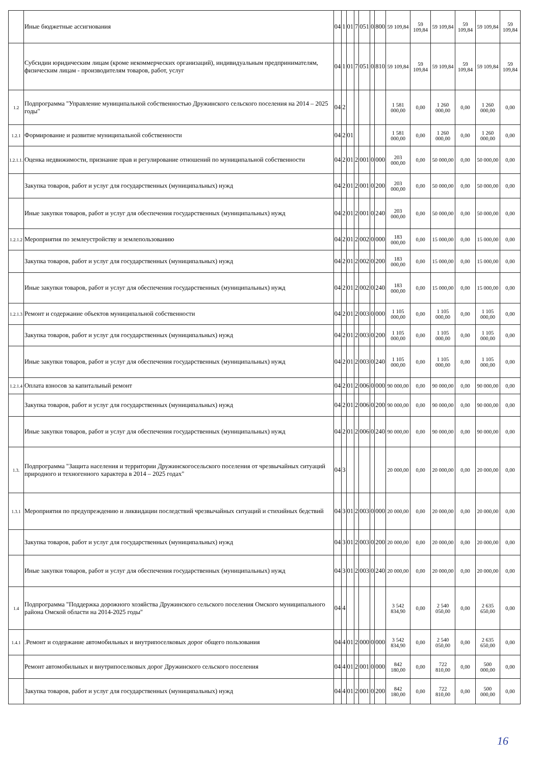| | Иные бюджетные ассигнования | 04 | 1 | 01 | 7 | 051 | 0 | 800 | 59 109,84 | 59 109,84 | 59 109,84 | 59 109,84 | 59 109,84 | 59 109,84 |
| | Субсидии юридическим лицам (кроме некоммерческих организаций), индивидуальным предпринимателям, физическим лицам - производителям товаров, работ, услуг | 04 | 1 | 01 | 7 | 051 | 0 | 810 | 59 109,84 | 59 109,84 | 59 109,84 | 59 109,84 | 59 109,84 | 59 109,84 |
| 1.2 | Подпрограмма "Управление муниципальной собственностью Дружинского сельского поселения на 2014 – 2025 годы" | 04 | 2 | | | | | | 1 581 000,00 | 0,00 | 1 260 000,00 | 0,00 | 1 260 000,00 | 0,00 |
| 1.2.1 | Формирование и развитие муниципальной собственности | 04 | 2 | 01 | | | | | 1 581 000,00 | 0,00 | 1 260 000,00 | 0,00 | 1 260 000,00 | 0,00 |
| 1.2.1.1. | Оценка недвижимости, признание прав и регулирование отношений по муниципальной собственности | 04 | 2 | 01 | 2 | 001 | 0 | 000 | 203 000,00 | 0,00 | 50 000,00 | 0,00 | 50 000,00 | 0,00 |
| | Закупка товаров, работ и услуг для государственных (муниципальных) нужд | 04 | 2 | 01 | 2 | 001 | 0 | 200 | 203 000,00 | 0,00 | 50 000,00 | 0,00 | 50 000,00 | 0,00 |
| | Иные закупки товаров, работ и услуг для обеспечения государственных (муниципальных) нужд | 04 | 2 | 01 | 2 | 001 | 0 | 240 | 203 000,00 | 0,00 | 50 000,00 | 0,00 | 50 000,00 | 0,00 |
| 1.2.1.2 | Мероприятия по землеустройству и землепользованию | 04 | 2 | 01 | 2 | 002 | 0 | 000 | 183 000,00 | 0,00 | 15 000,00 | 0,00 | 15 000,00 | 0,00 |
| | Закупка товаров, работ и услуг для государственных (муниципальных) нужд | 04 | 2 | 01 | 2 | 002 | 0 | 200 | 183 000,00 | 0,00 | 15 000,00 | 0,00 | 15 000,00 | 0,00 |
| | Иные закупки товаров, работ и услуг для обеспечения государственных (муниципальных) нужд | 04 | 2 | 01 | 2 | 002 | 0 | 240 | 183 000,00 | 0,00 | 15 000,00 | 0,00 | 15 000,00 | 0,00 |
| 1.2.1.3 | Ремонт и содержание объектов муниципальной собственности | 04 | 2 | 01 | 2 | 003 | 0 | 000 | 1 105 000,00 | 0,00 | 1 105 000,00 | 0,00 | 1 105 000,00 | 0,00 |
| | Закупка товаров, работ и услуг для государственных (муниципальных) нужд | 04 | 2 | 01 | 2 | 003 | 0 | 200 | 1 105 000,00 | 0,00 | 1 105 000,00 | 0,00 | 1 105 000,00 | 0,00 |
| | Иные закупки товаров, работ и услуг для обеспечения государственных (муниципальных) нужд | 04 | 2 | 01 | 2 | 003 | 0 | 240 | 1 105 000,00 | 0,00 | 1 105 000,00 | 0,00 | 1 105 000,00 | 0,00 |
| 1.2.1.4 | Оплата взносов за капитальный ремонт | 04 | 2 | 01 | 2 | 006 | 0 | 000 | 90 000,00 | 0,00 | 90 000,00 | 0,00 | 90 000,00 | 0,00 |
| | Закупка товаров, работ и услуг для государственных (муниципальных) нужд | 04 | 2 | 01 | 2 | 006 | 0 | 200 | 90 000,00 | 0,00 | 90 000,00 | 0,00 | 90 000,00 | 0,00 |
| | Иные закупки товаров, работ и услуг для обеспечения государственных (муниципальных) нужд | 04 | 2 | 01 | 2 | 006 | 0 | 240 | 90 000,00 | 0,00 | 90 000,00 | 0,00 | 90 000,00 | 0,00 |
| 1.3. | Подпрограмма "Защита населения и территории Дружинскогосельского поселения от чрезвычайных ситуаций природного и техногенного характера в 2014 – 2025 годах" | 04 | 3 | | | | | | 20 000,00 | 0,00 | 20 000,00 | 0,00 | 20 000,00 | 0,00 |
| 1.3.1 | Мероприятия по предупреждению и ликвидации последствий чрезвычайных ситуаций и стихийных бедствий | 04 | 3 | 01 | 2 | 003 | 0 | 000 | 20 000,00 | 0,00 | 20 000,00 | 0,00 | 20 000,00 | 0,00 |
| | Закупка товаров, работ и услуг для государственных (муниципальных) нужд | 04 | 3 | 01 | 2 | 003 | 0 | 200 | 20 000,00 | 0,00 | 20 000,00 | 0,00 | 20 000,00 | 0,00 |
| | Иные закупки товаров, работ и услуг для обеспечения государственных (муниципальных) нужд | 04 | 3 | 01 | 2 | 003 | 0 | 240 | 20 000,00 | 0,00 | 20 000,00 | 0,00 | 20 000,00 | 0,00 |
| 1.4 | Подпрограмма "Поддержка дорожного хозяйства Дружинского сельского поселения Омского муниципального района Омской области на 2014-2025 годы" | 04 | 4 | | | | | | 3 542 834,90 | 0,00 | 2 540 050,00 | 0,00 | 2 635 650,00 | 0,00 |
| 1.4.1 | .Ремонт и содержание автомобильных и внутрипоселковых дорог общего пользования | 04 | 4 | 01 | 2 | 000 | 0 | 000 | 3 542 834,90 | 0,00 | 2 540 050,00 | 0,00 | 2 635 650,00 | 0,00 |
| | Ремонт автомобильных и внутрипоселковых дорог Дружинского сельского поселения | 04 | 4 | 01 | 2 | 001 | 0 | 000 | 842 180,00 | 0,00 | 722 810,00 | 0,00 | 500 000,00 | 0,00 |
| | Закупка товаров, работ и услуг для государственных (муниципальных) нужд | 04 | 4 | 01 | 2 | 001 | 0 | 200 | 842 180,00 | 0,00 | 722 810,00 | 0,00 | 500 000,00 | 0,00 |
16